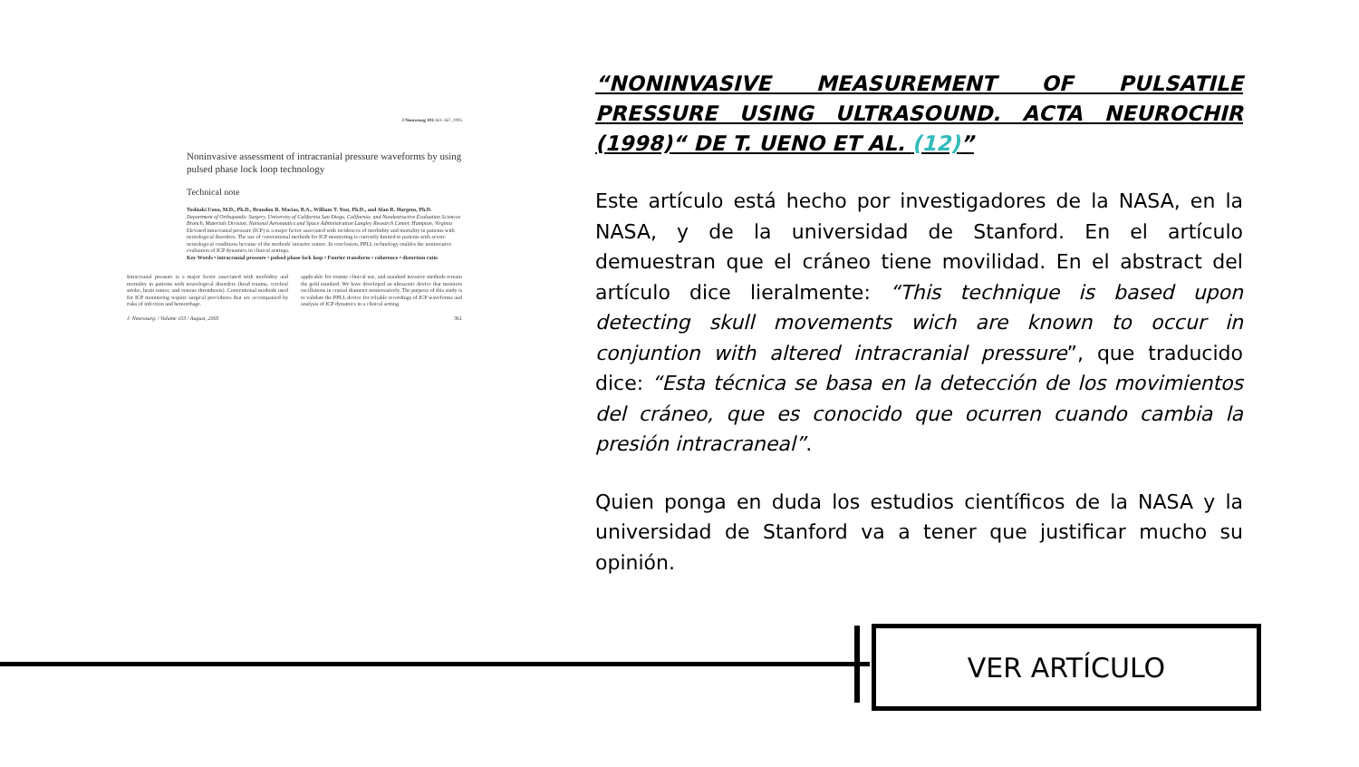J Neurosurg 103:361–367, 2005
Noninvasive assessment of intracranial pressure waveforms by using pulsed phase lock loop technology
Technical note
Toshiaki Ueno, M.D., Ph.D., Brandon R. Macias, B.A., William T. Yost, Ph.D., and Alan R. Hargens, Ph.D.
Department of Orthopaedic Surgery, University of California San Diego, California; and Nondestructive Evaluation Sciences Branch, Materials Division, National Aeronautics and Space Administration Langley Research Center, Hampton, Virginia
Elevated intracranial pressure (ICP) is a major factor associated with incidences of morbidity and mortality in patients with neurological disorders. The use of conventional methods for ICP monitoring is currently limited to patients with severe neurological conditions because of the methods' invasive nature. In conclusion, PPLL technology enables the noninvasive evaluation of ICP dynamics in clinical settings.
Key Words • intracranial pressure • pulsed phase lock loop • Fourier transform • coherence • distortion ratio
Intracranial pressure is a major factor associated with morbidity and mortality in patients with neurological disorders (head trauma, cerebral stroke, brain tumor, and venous thrombosis). Conventional methods used for ICP monitoring require surgical procedures that are accompanied by risks of infection and hemorrhage.
applicable for routine clinical use, and standard invasive methods remain the gold standard. We have developed an ultrasonic device that monitors oscillations in cranial diameter noninvasively. The purpose of this study is to validate the PPLL device for reliable recordings of ICP waveforms and analysis of ICP dynamics in a clinical setting.
J. Neurosurg. / Volume 103 / August, 2005 361
“NONINVASIVE MEASUREMENT OF PULSATILE PRESSURE USING ULTRASOUND. ACTA NEUROCHIR (1998)“ DE T. UENO ET AL. (12)”
Este artículo está hecho por investigadores de la NASA, en la NASA, y de la universidad de Stanford. En el artículo demuestran que el cráneo tiene movilidad. En el abstract del artículo dice lieralmente: “This technique is based upon detecting skull movements wich are known to occur in conjuntion with altered intracranial pressure”, que traducido dice: “Esta técnica se basa en la detección de los movimientos del cráneo, que es conocido que ocurren cuando cambia la presión intracraneal”.
Quien ponga en duda los estudios científicos de la NASA y la universidad de Stanford va a tener que justificar mucho su opinión.
VER ARTÍCULO